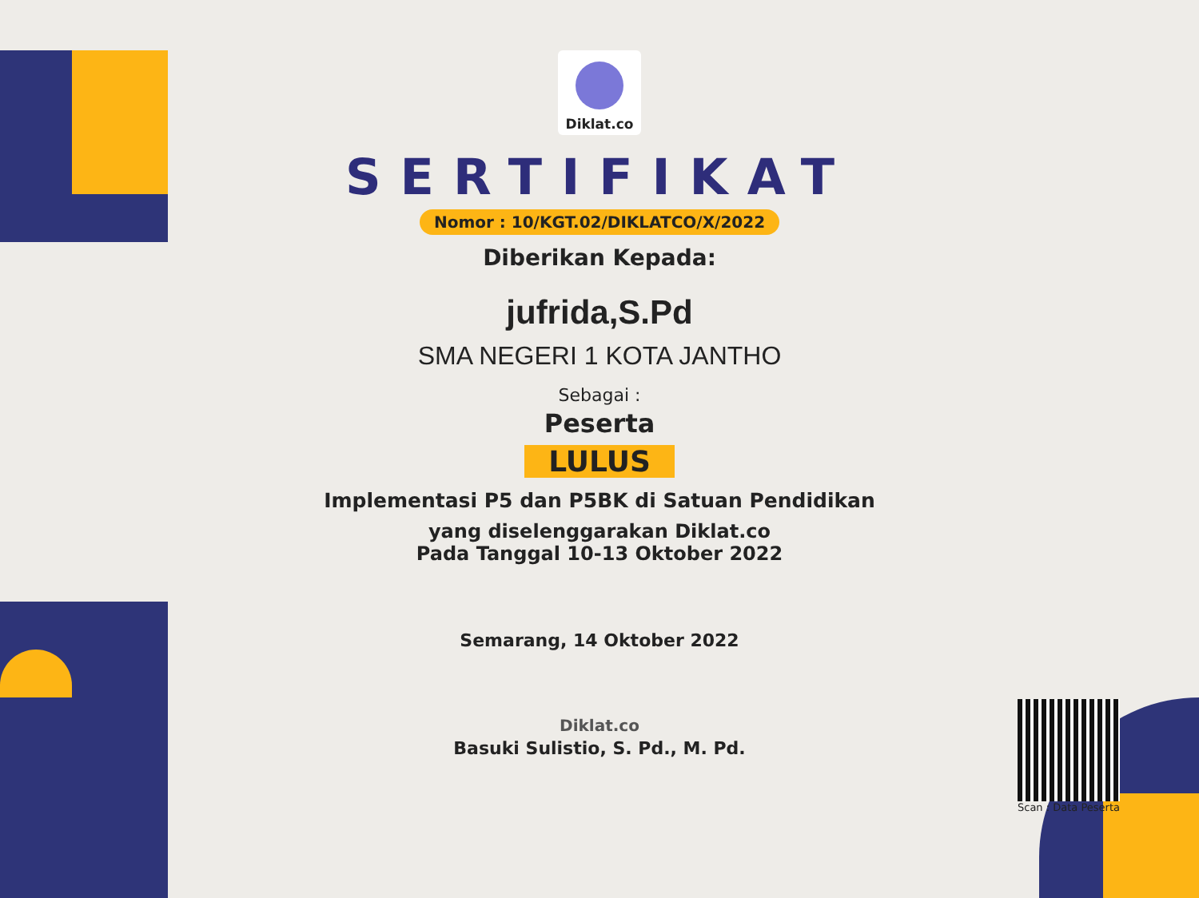Diklat.co
SERTIFIKAT
Nomor : 10/KGT.02/DIKLATCO/X/2022
Diberikan Kepada:
jufrida,S.Pd
SMA NEGERI 1 KOTA JANTHO
Sebagai :
Peserta
LULUS
Implementasi P5 dan P5BK di Satuan Pendidikan
yang diselenggarakan Diklat.co
Pada Tanggal 10-13 Oktober 2022
Semarang, 14 Oktober 2022
Diklat.co
Basuki Sulistio, S. Pd., M. Pd.
Scan : Data Peserta